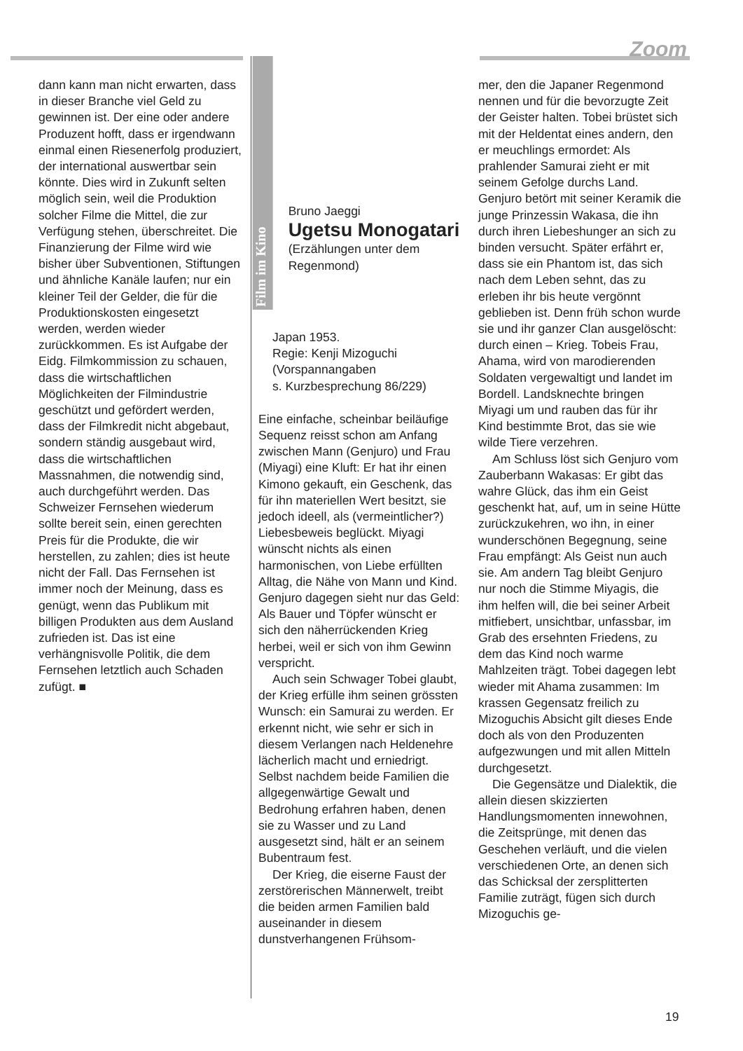Zoom
dann kann man nicht erwarten, dass in dieser Branche viel Geld zu gewinnen ist. Der eine oder andere Produzent hofft, dass er irgendwann einmal einen Riesenerfolg produziert, der international auswertbar sein könnte. Dies wird in Zukunft selten möglich sein, weil die Produktion solcher Filme die Mittel, die zur Verfügung stehen, überschreitet. Die Finanzierung der Filme wird wie bisher über Subventionen, Stiftungen und ähnliche Kanäle laufen; nur ein kleiner Teil der Gelder, die für die Produktionskosten eingesetzt werden, werden wieder zurückkommen. Es ist Aufgabe der Eidg. Filmkommission zu schauen, dass die wirtschaftlichen Möglichkeiten der Filmindustrie geschützt und gefördert werden, dass der Filmkredit nicht abgebaut, sondern ständig ausgebaut wird, dass die wirtschaftlichen Massnahmen, die notwendig sind, auch durchgeführt werden. Das Schweizer Fernsehen wiederum sollte bereit sein, einen gerechten Preis für die Produkte, die wir herstellen, zu zahlen; dies ist heute nicht der Fall. Das Fernsehen ist immer noch der Meinung, dass es genügt, wenn das Publikum mit billigen Produkten aus dem Ausland zufrieden ist. Das ist eine verhängnisvolle Politik, die dem Fernsehen letztlich auch Schaden zufügt. ■
Film im Kino
Bruno Jaeggi
Ugetsu Monogatari
(Erzählungen unter dem Regenmond)
Japan 1953.
Regie: Kenji Mizoguchi
(Vorspannangaben
s. Kurzbesprechung 86/229)
Eine einfache, scheinbar beiläufige Sequenz reisst schon am Anfang zwischen Mann (Genjuro) und Frau (Miyagi) eine Kluft: Er hat ihr einen Kimono gekauft, ein Geschenk, das für ihn materiellen Wert besitzt, sie jedoch ideell, als (vermeintlicher?) Liebesbeweis beglückt. Miyagi wünscht nichts als einen harmonischen, von Liebe erfüllten Alltag, die Nähe von Mann und Kind. Genjuro dagegen sieht nur das Geld: Als Bauer und Töpfer wünscht er sich den näherrückenden Krieg herbei, weil er sich von ihm Gewinn verspricht.
Auch sein Schwager Tobei glaubt, der Krieg erfülle ihm seinen grössten Wunsch: ein Samurai zu werden. Er erkennt nicht, wie sehr er sich in diesem Verlangen nach Heldenehre lächerlich macht und erniedrigt. Selbst nachdem beide Familien die allgegenwärtige Gewalt und Bedrohung erfahren haben, denen sie zu Wasser und zu Land ausgesetzt sind, hält er an seinem Bubentraum fest.
Der Krieg, die eiserne Faust der zerstörerischen Männerwelt, treibt die beiden armen Familien bald auseinander in diesem dunstverhangenen Frühsom-
mer, den die Japaner Regenmond nennen und für die bevorzugte Zeit der Geister halten. Tobei brüstet sich mit der Heldentat eines andern, den er meuchlings ermordet: Als prahlender Samurai zieht er mit seinem Gefolge durchs Land. Genjuro betört mit seiner Keramik die junge Prinzessin Wakasa, die ihn durch ihren Liebeshunger an sich zu binden versucht. Später erfährt er, dass sie ein Phantom ist, das sich nach dem Leben sehnt, das zu erleben ihr bis heute vergönnt geblieben ist. Denn früh schon wurde sie und ihr ganzer Clan ausgelöscht: durch einen – Krieg. Tobeis Frau, Ahama, wird von marodierenden Soldaten vergewaltigt und landet im Bordell. Landsknechte bringen Miyagi um und rauben das für ihr Kind bestimmte Brot, das sie wie wilde Tiere verzehren.
Am Schluss löst sich Genjuro vom Zauberbann Wakasas: Er gibt das wahre Glück, das ihm ein Geist geschenkt hat, auf, um in seine Hütte zurückzukehren, wo ihn, in einer wunderschönen Begegnung, seine Frau empfängt: Als Geist nun auch sie. Am andern Tag bleibt Genjuro nur noch die Stimme Miyagis, die ihm helfen will, die bei seiner Arbeit mitfiebert, unsichtbar, unfassbar, im Grab des ersehnten Friedens, zu dem das Kind noch warme Mahlzeiten trägt. Tobei dagegen lebt wieder mit Ahama zusammen: Im krassen Gegensatz freilich zu Mizoguchis Absicht gilt dieses Ende doch als von den Produzenten aufgezwungen und mit allen Mitteln durchgesetzt.
Die Gegensätze und Dialektik, die allein diesen skizzierten Handlungsmomenten innewohnen, die Zeitsprünge, mit denen das Geschehen verläuft, und die vielen verschiedenen Orte, an denen sich das Schicksal der zersplitterten Familie zuträgt, fügen sich durch Mizoguchis ge-
19